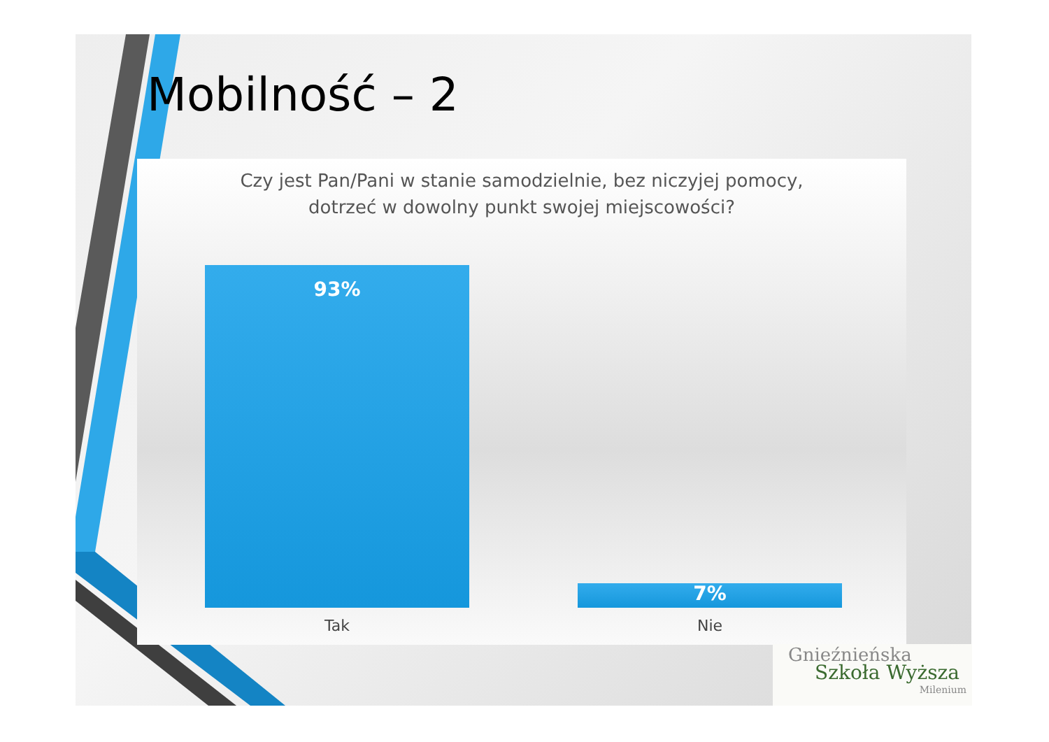Mobilność – 2
Czy jest Pan/Pani w stanie samodzielnie, bez niczyjej pomocy,
dotrzeć w dowolny punkt swojej miejscowości?
93%
7%
Tak Nie
Gnieźnieńska
Szkoła Wyższa
Milenium